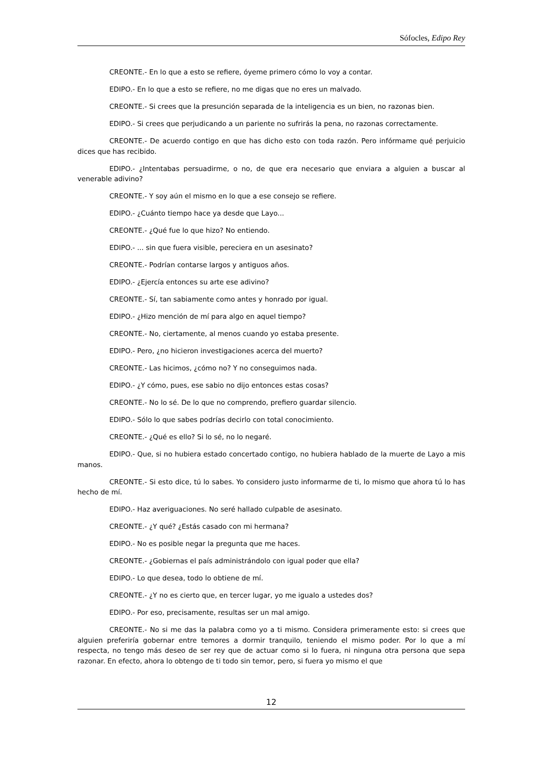Sófocles, Edipo Rey
CREONTE.- En lo que a esto se refiere, óyeme primero cómo lo voy a contar.
EDIPO.- En lo que a esto se refiere, no me digas que no eres un malvado.
CREONTE.- Si crees que la presunción separada de la inteligencia es un bien, no razonas bien.
EDIPO.- Si crees que perjudicando a un pariente no sufrirás la pena, no razonas correctamente.
CREONTE.- De acuerdo contigo en que has dicho esto con toda razón. Pero infórmame qué perjuicio dices que has recibido.
EDIPO.- ¿Intentabas persuadirme, o no, de que era necesario que enviara a alguien a buscar al venerable adivino?
CREONTE.- Y soy aún el mismo en lo que a ese consejo se refiere.
EDIPO.- ¿Cuánto tiempo hace ya desde que Layo...
CREONTE.- ¿Qué fue lo que hizo? No entiendo.
EDIPO.- ... sin que fuera visible, pereciera en un asesinato?
CREONTE.- Podrían contarse largos y antiguos años.
EDIPO.- ¿Ejercía entonces su arte ese adivino?
CREONTE.- Sí, tan sabiamente como antes y honrado por igual.
EDIPO.- ¿Hizo mención de mí para algo en aquel tiempo?
CREONTE.- No, ciertamente, al menos cuando yo estaba presente.
EDIPO.- Pero, ¿no hicieron investigaciones acerca del muerto?
CREONTE.- Las hicimos, ¿cómo no? Y no conseguimos nada.
EDIPO.- ¿Y cómo, pues, ese sabio no dijo entonces estas cosas?
CREONTE.- No lo sé. De lo que no comprendo, prefiero guardar silencio.
EDIPO.- Sólo lo que sabes podrías decirlo con total conocimiento.
CREONTE.- ¿Qué es ello? Si lo sé, no lo negaré.
EDIPO.- Que, si no hubiera estado concertado contigo, no hubiera hablado de la muerte de Layo a mis manos.
CREONTE.- Si esto dice, tú lo sabes. Yo considero justo informarme de ti, lo mismo que ahora tú lo has hecho de mí.
EDIPO.- Haz averiguaciones. No seré hallado culpable de asesinato.
CREONTE.- ¿Y qué? ¿Estás casado con mi hermana?
EDIPO.- No es posible negar la pregunta que me haces.
CREONTE.- ¿Gobiernas el país administrándolo con igual poder que ella?
EDIPO.- Lo que desea, todo lo obtiene de mí.
CREONTE.- ¿Y no es cierto que, en tercer lugar, yo me igualo a ustedes dos?
EDIPO.- Por eso, precisamente, resultas ser un mal amigo.
CREONTE.- No si me das la palabra como yo a ti mismo. Considera primeramente esto: si crees que alguien preferiría gobernar entre temores a dormir tranquilo, teniendo el mismo poder. Por lo que a mí respecta, no tengo más deseo de ser rey que de actuar como si lo fuera, ni ninguna otra persona que sepa razonar. En efecto, ahora lo obtengo de ti todo sin temor, pero, si fuera yo mismo el que
12